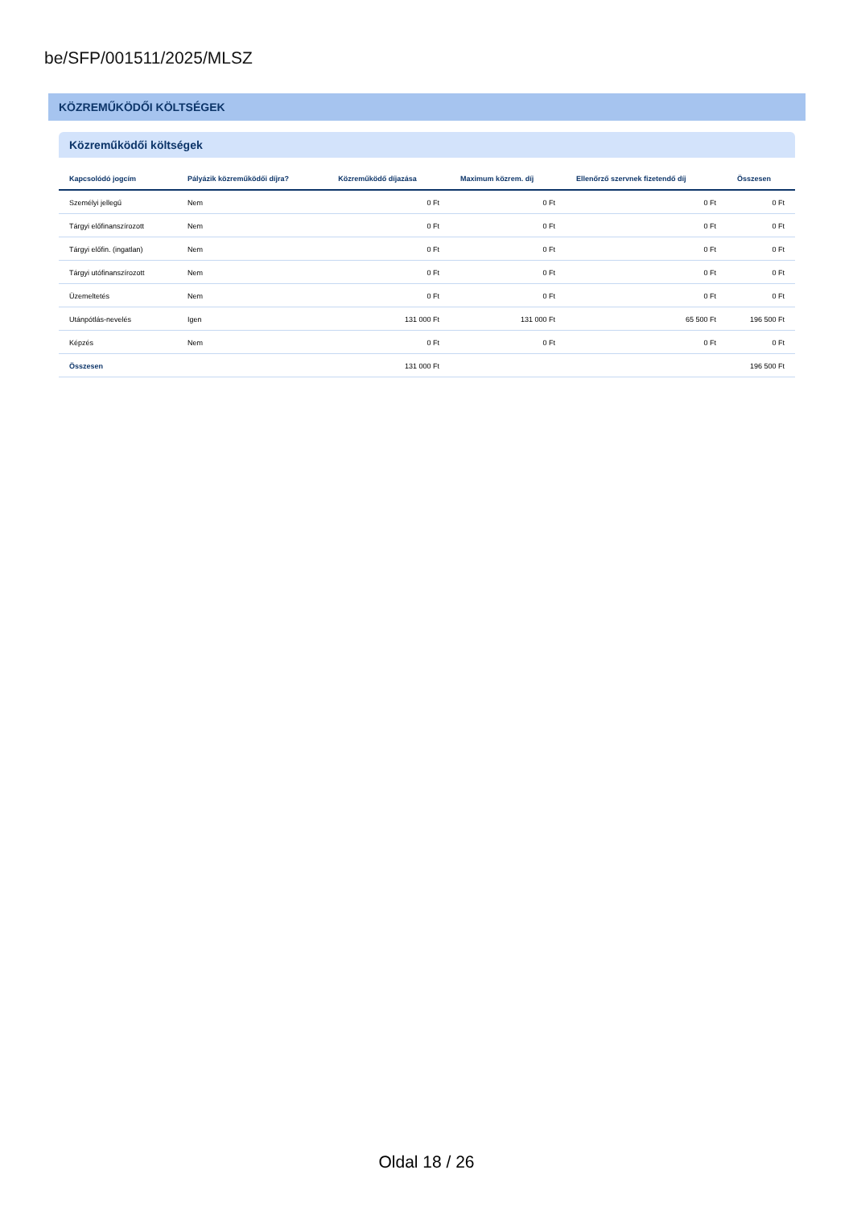be/SFP/001511/2025/MLSZ
KÖZREMŰKÖDŐI KÖLTSÉGEK
Közreműködői költségek
| Kapcsolódó jogcím | Pályázik közreműködői díjra? | Közreműködő díjazása | Maximum közrem. díj | Ellenőrző szervnek fizetendő díj | Összesen |
| --- | --- | --- | --- | --- | --- |
| Személyi jellegű | Nem | 0 Ft | 0 Ft | 0 Ft | 0 Ft |
| Tárgyi előfinanszírozott | Nem | 0 Ft | 0 Ft | 0 Ft | 0 Ft |
| Tárgyi előfin. (ingatlan) | Nem | 0 Ft | 0 Ft | 0 Ft | 0 Ft |
| Tárgyi utófinanszírozott | Nem | 0 Ft | 0 Ft | 0 Ft | 0 Ft |
| Üzemeltetés | Nem | 0 Ft | 0 Ft | 0 Ft | 0 Ft |
| Utánpótlás-nevelés | Igen | 131 000 Ft | 131 000 Ft | 65 500 Ft | 196 500 Ft |
| Képzés | Nem | 0 Ft | 0 Ft | 0 Ft | 0 Ft |
| Összesen | | 131 000 Ft | | | 196 500 Ft |
Oldal 18 / 26